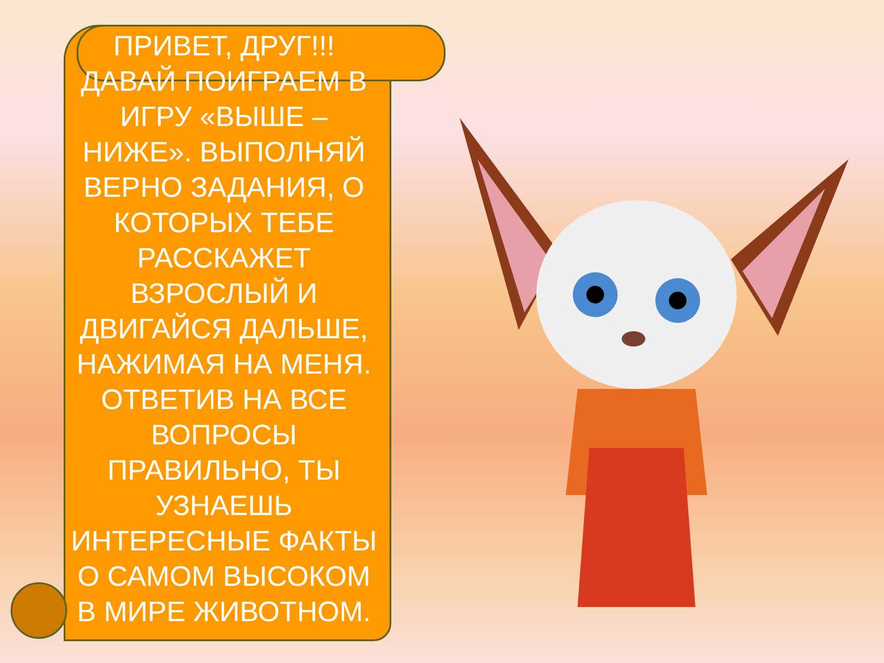ПРИВЕТ, ДРУГ!!! ДАВАЙ ПОИГРАЕМ В ИГРУ «ВЫШЕ – НИЖЕ». ВЫПОЛНЯЙ ВЕРНО ЗАДАНИЯ, О КОТОРЫХ ТЕБЕ РАССКАЖЕТ ВЗРОСЛЫЙ И ДВИГАЙСЯ ДАЛЬШЕ, НАЖИМАЯ НА МЕНЯ. ОТВЕТИВ НА ВСЕ ВОПРОСЫ ПРАВИЛЬНО, ТЫ УЗНАЕШЬ ИНТЕРЕСНЫЕ ФАКТЫ О САМОМ ВЫСОКОМ В МИРЕ ЖИВОТНОМ.